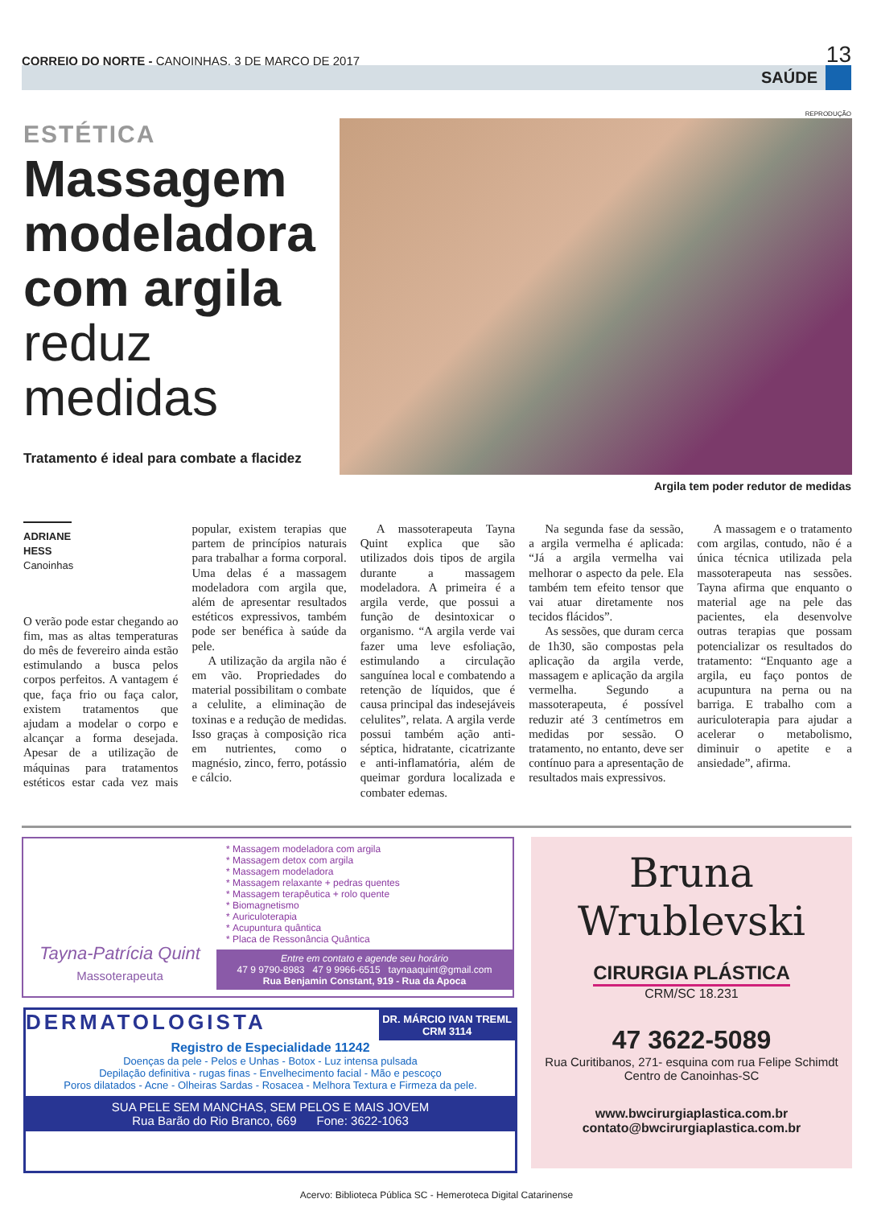CORREIO DO NORTE - CANOINHAS, 3 DE MARÇO DE 2017 13
SAÚDE
ESTÉTICA
Massagem modeladora com argila reduz medidas
Tratamento é ideal para combate a flacidez
REPRODUÇÃO
Argila tem poder redutor de medidas
ADRIANE HESS
Canoinhas
O verão pode estar chegando ao fim, mas as altas temperaturas do mês de fevereiro ainda estão estimulando a busca pelos corpos perfeitos. A vantagem é que, faça frio ou faça calor, existem tratamentos que ajudam a modelar o corpo e alcançar a forma desejada. Apesar de a utilização de máquinas para tratamentos estéticos estar cada vez mais popular, existem terapias que partem de princípios naturais para trabalhar a forma corporal. Uma delas é a massagem modeladora com argila que, além de apresentar resultados estéticos expressivos, também pode ser benéfica à saúde da pele.
A utilização da argila não é em vão. Propriedades do material possibilitam o combate a celulite, a eliminação de toxinas e a redução de medidas. Isso graças à composição rica em nutrientes, como o magnésio, zinco, ferro, potássio e cálcio.
A massoterapeuta Tayna Quint explica que são utilizados dois tipos de argila durante a massagem modeladora. A primeira é a argila verde, que possui a função de desintoxicar o organismo. “A argila verde vai fazer uma leve esfoliação, estimulando a circulação sanguínea local e combatendo a retenção de líquidos, que é causa principal das indesejáveis celulites”, relata. A argila verde possui também ação anti-séptica, hidratante, cicatrizante e anti-inflamatória, além de queimar gordura localizada e combater edemas.
Na segunda fase da sessão, a argila vermelha é aplicada: “Já a argila vermelha vai melhorar o aspecto da pele. Ela também tem efeito tensor que vai atuar diretamente nos tecidos flácidos”.
As sessões, que duram cerca de 1h30, são compostas pela aplicação da argila verde, massagem e aplicação da argila vermelha. Segundo a massoterapeuta, é possível reduzir até 3 centímetros em medidas por sessão. O tratamento, no entanto, deve ser contínuo para a apresentação de resultados mais expressivos.
A massagem e o tratamento com argilas, contudo, não é a única técnica utilizada pela massoterapeuta nas sessões. Tayna afirma que enquanto o material age na pele das pacientes, ela desenvolve outras terapias que possam potencializar os resultados do tratamento: “Enquanto age a argila, eu faço pontos de acupuntura na perna ou na barriga. E trabalho com a auriculoterapia para ajudar a acelerar o metabolismo, diminuir o apetite e a ansiedade”, afirma.
Tayna-Patrícia Quint
Massoterapeuta
Massagem modeladora com argila
Massagem detox com argila
Massagem modeladora
Massagem relaxante + pedras quentes
Massagem terapêutica + rolo quente
Biomagnetismo
Auriculoterapia
Acupuntura quântica
Placa de Ressonância Quântica
Entre em contato e agende seu horário
47 9 9790-8983 47 9 9966-6515 taynaaquint@gmail.com
Rua Benjamin Constant, 919 - Rua da Apoca
DERMATOLOGISTA DR. MÁRCIO IVAN TREML
CRM 3114
Registro de Especialidade 11242
Doenças da pele - Pelos e Unhas - Botox - Luz intensa pulsada
Depilação definitiva - rugas finas - Envelhecimento facial - Mão e pescoço
Poros dilatados - Acne - Olheiras Sardas - Rosacea - Melhora Textura e Firmeza da pele.
SUA PELE SEM MANCHAS, SEM PELOS E MAIS JOVEM
Rua Barão do Rio Branco, 669 Fone: 3622-1063
Bruna
Wrublevski
CIRURGIA PLÁSTICA
CRM/SC 18.231
47 3622-5089
Rua Curitibanos, 271- esquina com rua Felipe Schimdt
Centro de Canoinhas-SC
www.bwcirurgiaplastica.com.br
contato@bwcirurgiaplastica.com.br
Acervo: Biblioteca Pública SC - Hemeroteca Digital Catarinense